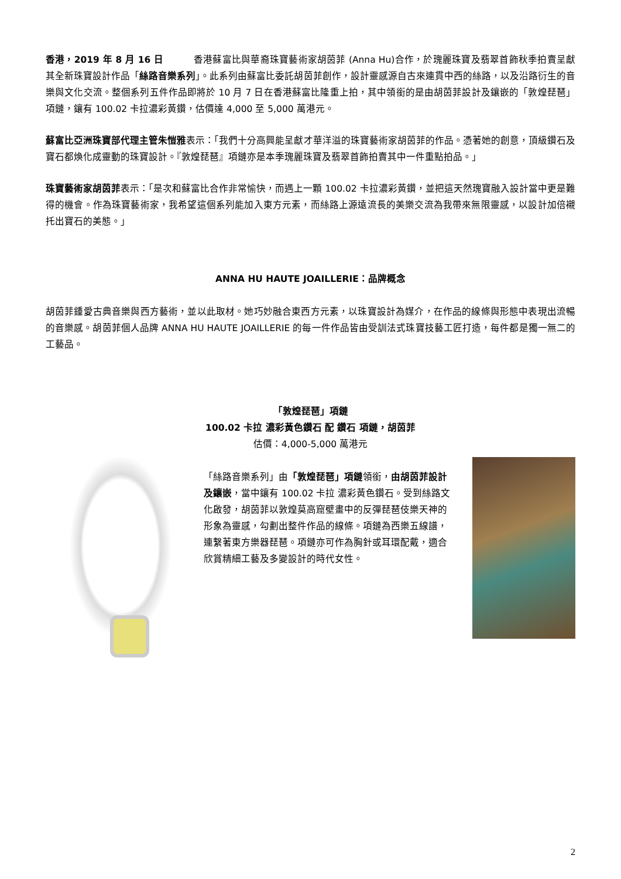香港，2019 年 8 月 16 日 香港蘇富比與華裔珠寶藝術家胡茵菲 (Anna Hu)合作，於瑰麗珠寶及翡翠首飾秋季拍賣呈獻其全新珠寶設計作品「絲路音樂系列」。此系列由蘇富比委託胡茵菲創作，設計靈感源自古來連貫中西的絲路，以及沿路衍生的音樂與文化交流。整個系列五件作品即將於 10 月 7 日在香港蘇富比隆重上拍，其中領銜的是由胡茵菲設計及鑲嵌的「敦煌琵琶」項鏈，鑲有 100.02 卡拉濃彩黃鑽，估價達 4,000 至 5,000 萬港元。
蘇富比亞洲珠寶部代理主管朱愷雅表示：「我們十分高興能呈獻才華洋溢的珠寶藝術家胡茵菲的作品。憑著她的創意，頂級鑽石及寶石都煥化成靈動的珠寶設計。『敦煌琵琶』項鏈亦是本季瑰麗珠寶及翡翠首飾拍賣其中一件重點拍品。」
珠寶藝術家胡茵菲表示：「是次和蘇富比合作非常愉快，而遇上一顆 100.02 卡拉濃彩黃鑽，並把這天然瑰寶融入設計當中更是難得的機會。作為珠寶藝術家，我希望這個系列能加入東方元素，而絲路上源遠流長的美樂交流為我帶來無限靈感，以設計加倍襯托出寶石的美態。」
ANNA HU HAUTE JOAILLERIE：品牌概念
胡茵菲鍾愛古典音樂與西方藝術，並以此取材。她巧妙融合東西方元素，以珠寶設計為媒介，在作品的線條與形態中表現出流暢的音樂感。胡茵菲個人品牌 ANNA HU HAUTE JOAILLERIE 的每一件作品皆由受訓法式珠寶技藝工匠打造，每件都是獨一無二的工藝品。
「敦煌琵琶」項鏈
100.02 卡拉 濃彩黃色鑽石 配 鑽石 項鏈，胡茵菲
估價：4,000-5,000 萬港元
「絲路音樂系列」由「敦煌琵琶」項鏈領銜，由胡茵菲設計及鑲嵌，當中鑲有 100.02 卡拉 濃彩黃色鑽石。受到絲路文化啟發，胡茵菲以敦煌莫高窟壁畫中的反彈琵琶伎樂天神的形象為靈感，勾劃出整件作品的線條。項鏈為西樂五線譜，連繫著東方樂器琵琶。項鏈亦可作為胸針或耳環配戴，適合欣賞精細工藝及多變設計的時代女性。
2